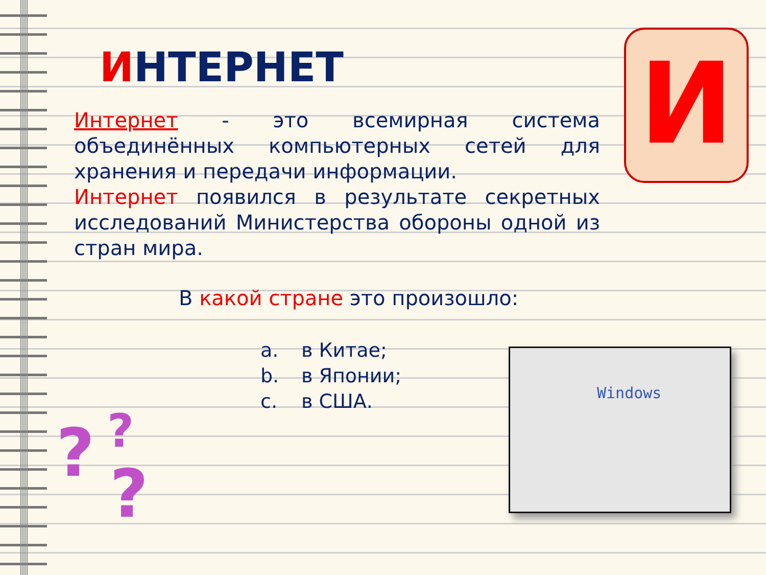ИНТЕРНЕТ И
Интернет - это всемирная система объединённых компьютерных сетей для хранения и передачи информации.
Интернет появился в результате секретных исследований Министерства обороны одной из стран мира.
В какой стране это произошло:
a. в Китае;
b. в Японии;
c. в США.
Windows
? ?
?